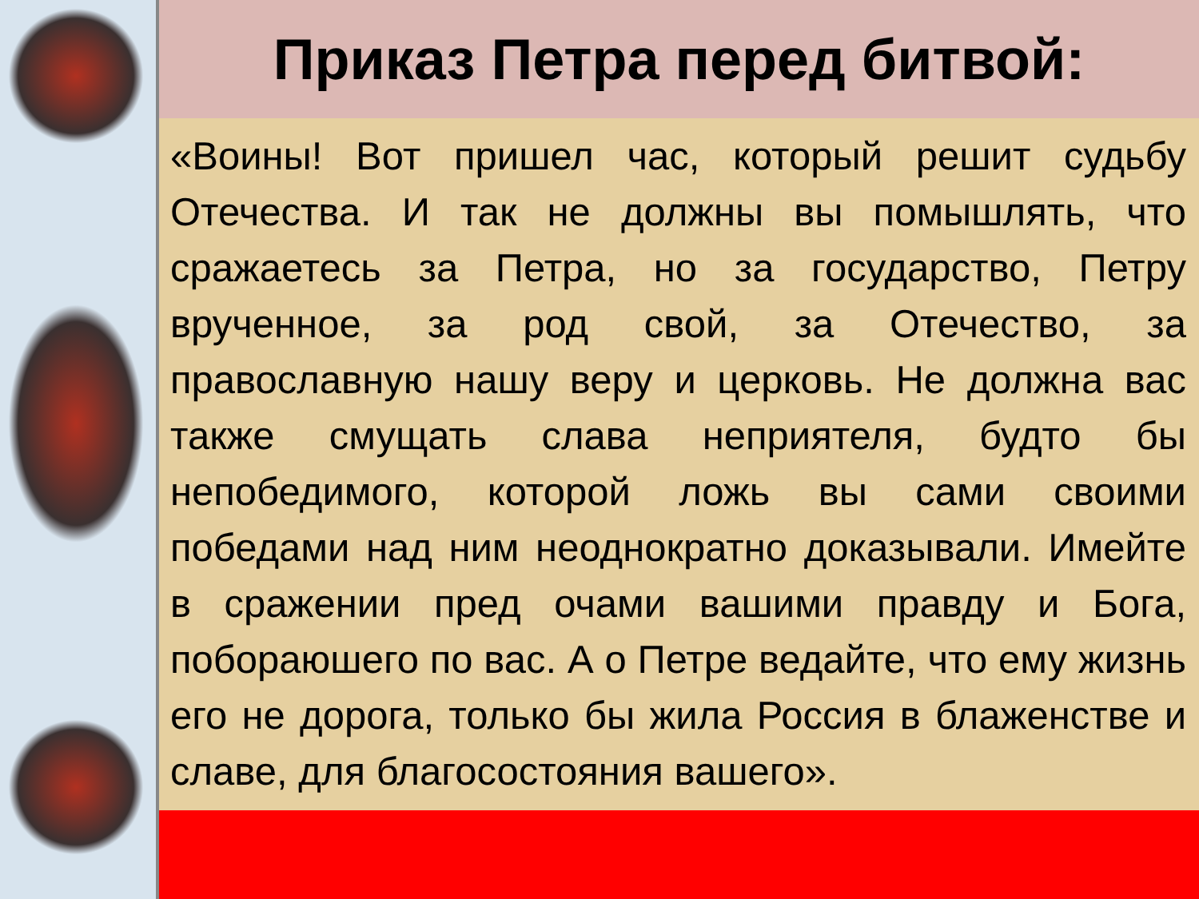Приказ Петра перед битвой:
«Воины! Вот пришел час, который решит судьбу Отечества. И так не должны вы помышлять, что сражаетесь за Петра, но за государство, Петру врученное, за род свой, за Отечество, за православную нашу веру и церковь. Не должна вас также смущать слава неприятеля, будто бы непобедимого, которой ложь вы сами своими победами над ним неоднократно доказывали. Имейте в сражении пред очами вашими правду и Бога, побораюшего по вас. А о Петре ведайте, что ему жизнь его не дорога, только бы жила Россия в блаженстве и славе, для благосостояния вашего».